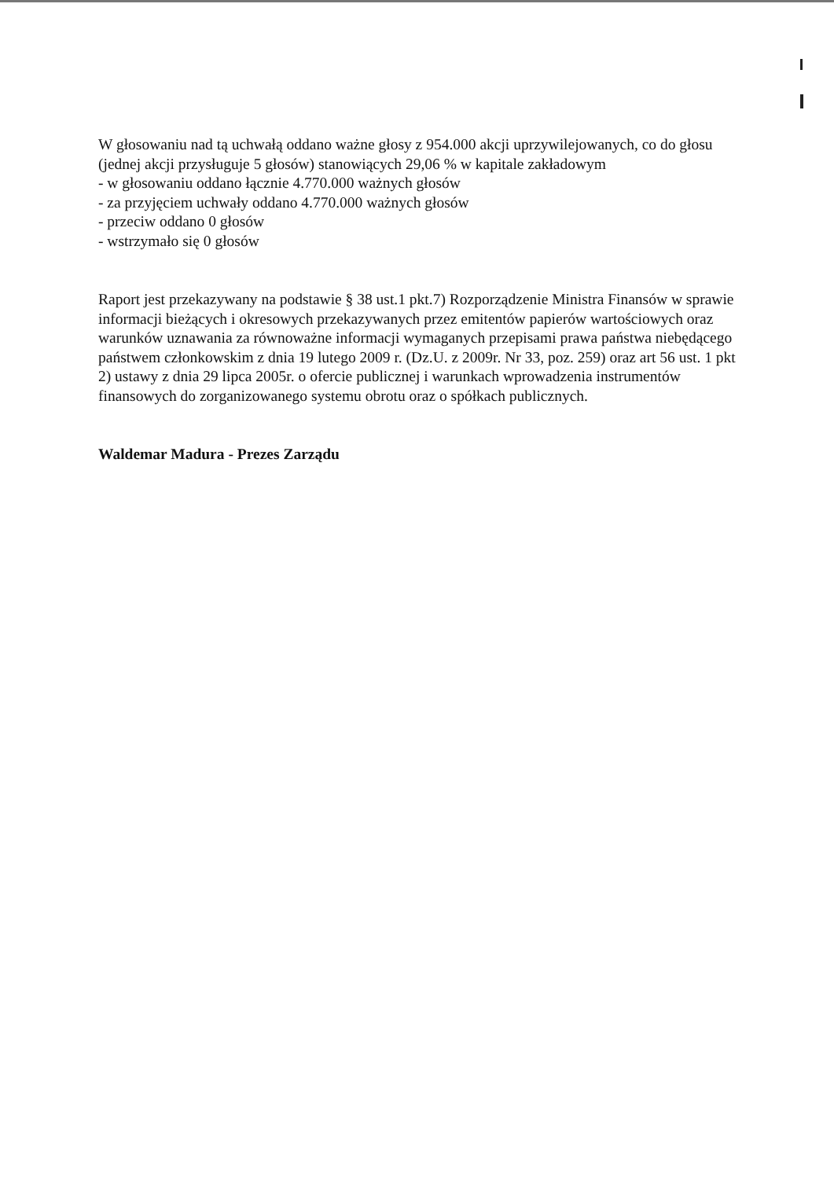W głosowaniu nad tą uchwałą oddano ważne głosy z 954.000 akcji uprzywilejowanych, co do głosu (jednej akcji przysługuje 5 głosów) stanowiących 29,06 % w kapitale zakładowym
- w głosowaniu oddano łącznie 4.770.000 ważnych głosów
- za przyjęciem uchwały oddano 4.770.000 ważnych głosów
- przeciw oddano 0 głosów
- wstrzymało się 0 głosów
Raport jest przekazywany na podstawie § 38 ust.1 pkt.7) Rozporządzenie Ministra Finansów w sprawie informacji bieżących i okresowych przekazywanych przez emitentów papierów wartościowych oraz warunków uznawania za równoważne informacji wymaganych przepisami prawa państwa niebędącego państwem członkowskim z dnia 19 lutego 2009 r. (Dz.U. z 2009r. Nr 33, poz. 259) oraz art 56 ust. 1 pkt 2) ustawy z dnia 29 lipca 2005r. o ofercie publicznej i warunkach wprowadzenia instrumentów finansowych do zorganizowanego systemu obrotu oraz o spółkach publicznych.
Waldemar Madura - Prezes Zarządu